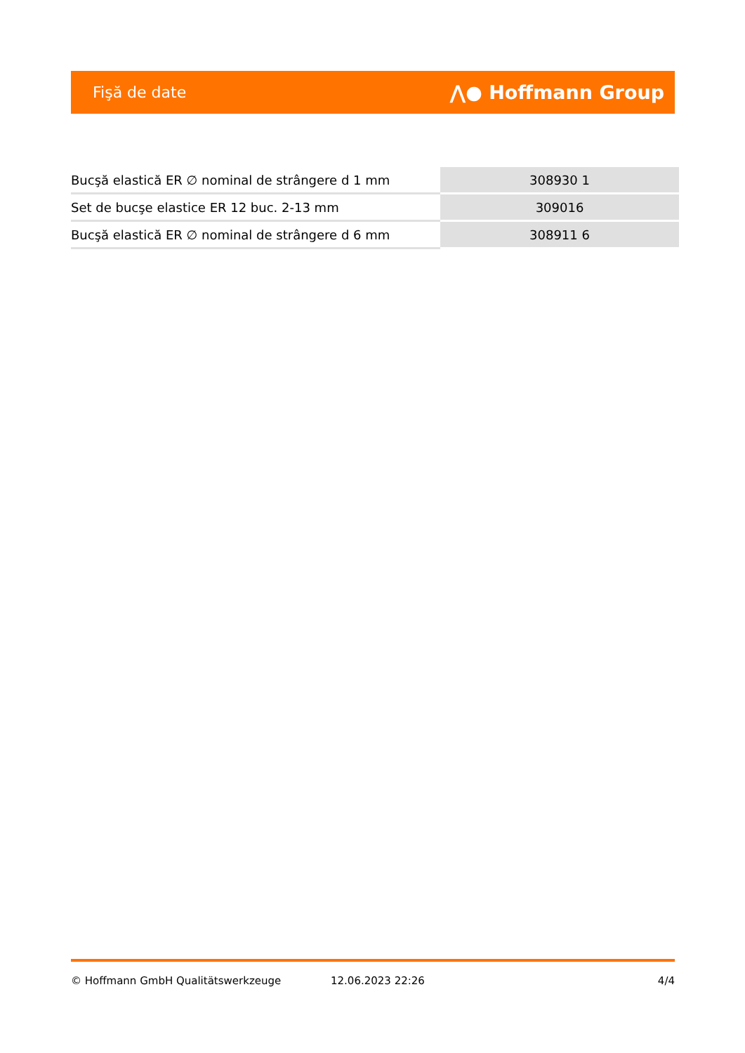Fişă de date ⋀● Hoffmann Group
| Bucşă elastică ER ∅ nominal de strângere d 1 mm | 308930 1 |
| Set de bucşe elastice ER 12 buc. 2-13 mm | 309016 |
| Bucşă elastică ER ∅ nominal de strângere d 6 mm | 308911 6 |
© Hoffmann GmbH Qualitätswerkzeuge 12.06.2023 22:26 4/4